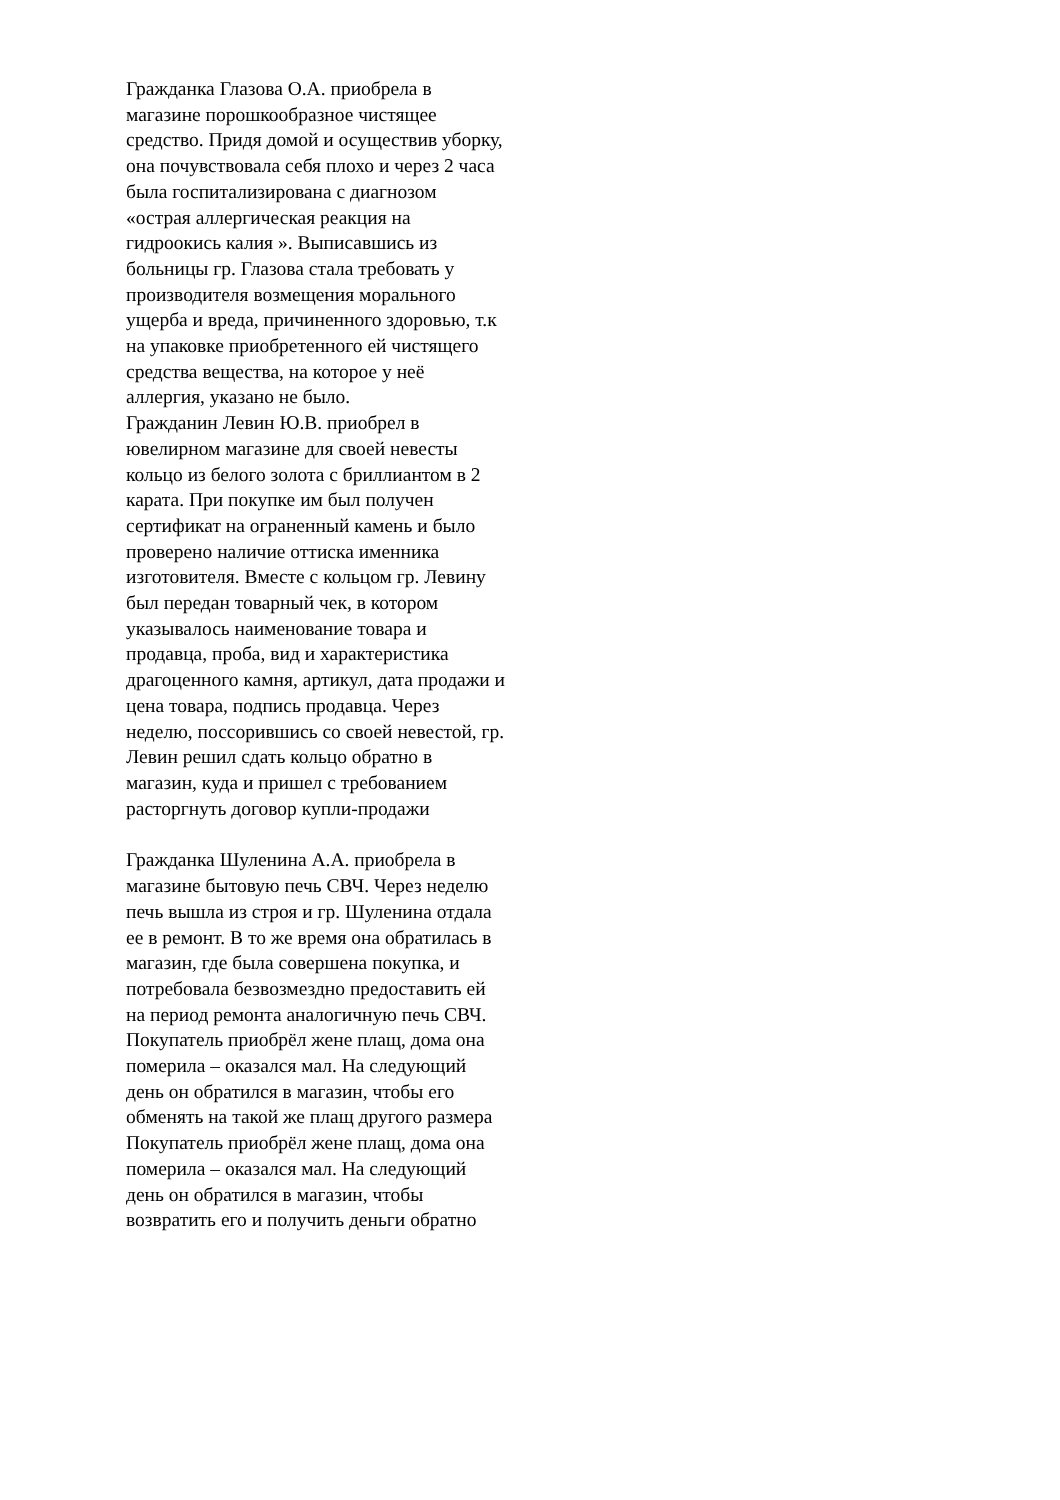Гражданка Глазова О.А. приобрела в магазине порошкообразное чистящее средство. Придя домой и осуществив уборку, она почувствовала себя плохо и через 2 часа была госпитализирована с диагнозом «острая аллергическая реакция на гидроокись калия ». Выписавшись из больницы гр. Глазова стала требовать у производителя возмещения морального ущерба и вреда, причиненного здоровью, т.к на упаковке приобретенного ей чистящего средства вещества, на которое у неё аллергия, указано не было.
Гражданин Левин Ю.В. приобрел в ювелирном магазине для своей невесты кольцо из белого золота с бриллиантом в 2 карата. При покупке им был получен сертификат на ограненный камень и было проверено наличие оттиска именника изготовителя. Вместе с кольцом гр. Левину был передан товарный чек, в котором указывалось наименование товара и продавца, проба, вид и характеристика драгоценного камня, артикул, дата продажи и цена товара, подпись продавца. Через неделю, поссорившись со своей невестой, гр. Левин решил сдать кольцо обратно в магазин, куда и пришел с требованием расторгнуть договор купли-продажи
Гражданка Шуленина А.А. приобрела в магазине бытовую печь СВЧ. Через неделю печь вышла из строя и гр. Шуленина отдала ее в ремонт. В то же время она обратилась в магазин, где была совершена покупка, и потребовала безвозмездно предоставить ей на период ремонта аналогичную печь СВЧ.
Покупатель приобрёл жене плащ, дома она померила – оказался мал. На следующий день он обратился в магазин, чтобы его обменять на такой же плащ другого размера
Покупатель приобрёл жене плащ, дома она померила – оказался мал. На следующий день он обратился в магазин, чтобы возвратить его и получить деньги обратно